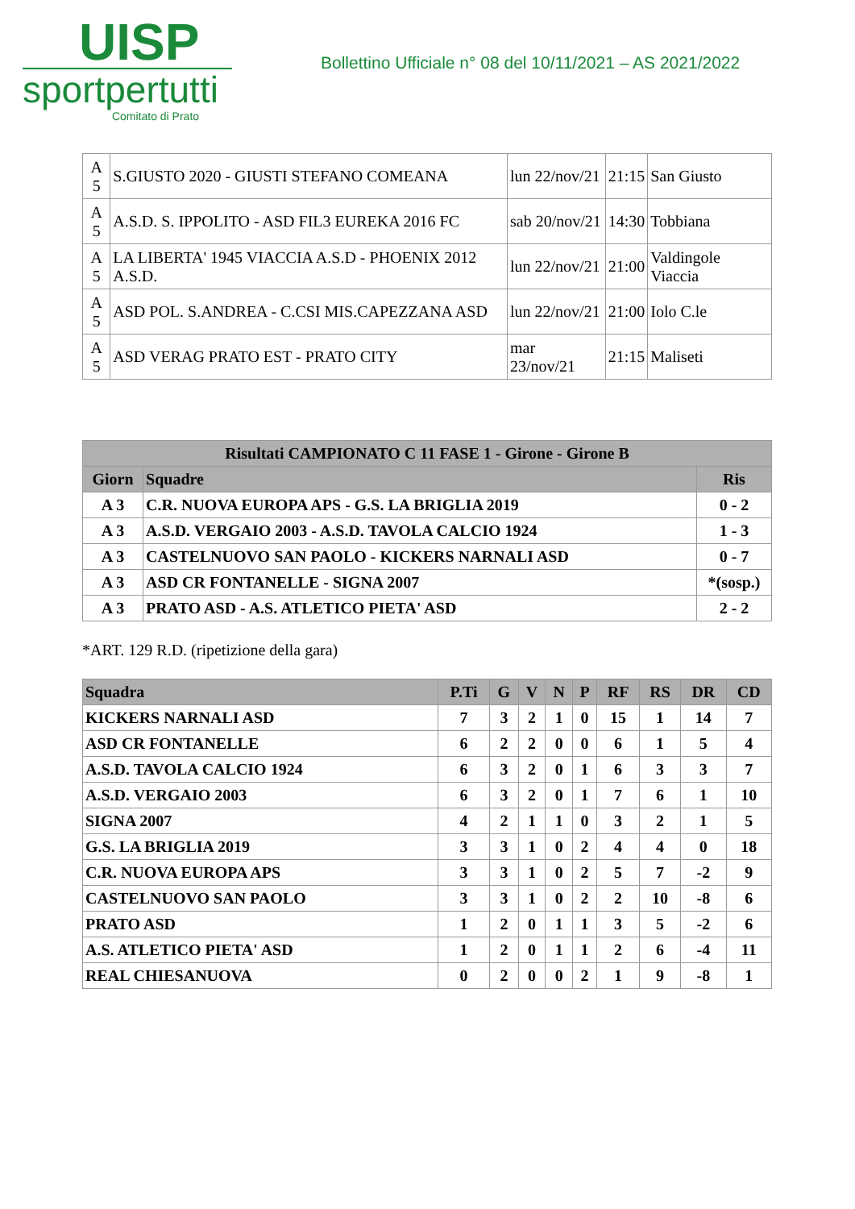UISP
sportpertutti
Comitato di Prato
Bollettino Ufficiale n° 08 del 10/11/2021 – AS 2021/2022
| A 5 | S.GIUSTO 2020 - GIUSTI STEFANO COMEANA | lun 22/nov/21 | 21:15 | San Giusto |
| A 5 | A.S.D. S. IPPOLITO - ASD FIL3 EUREKA 2016 FC | sab 20/nov/21 | 14:30 | Tobbiana |
| A 5 | LA LIBERTA' 1945 VIACCIA A.S.D - PHOENIX 2012 A.S.D. | lun 22/nov/21 | 21:00 | Valdingole Viaccia |
| A 5 | ASD POL. S.ANDREA - C.CSI MIS.CAPEZZANA ASD | lun 22/nov/21 | 21:00 | Iolo C.le |
| A 5 | ASD VERAG PRATO EST - PRATO CITY | mar 23/nov/21 | 21:15 | Maliseti |
| Risultati CAMPIONATO C 11 FASE 1 - Girone - Girone B | | |
| --- | --- | --- |
| Giorn | Squadre | Ris |
| A 3 | C.R. NUOVA EUROPA APS - G.S. LA BRIGLIA 2019 | 0 - 2 |
| A 3 | A.S.D. VERGAIO 2003 - A.S.D. TAVOLA CALCIO 1924 | 1 - 3 |
| A 3 | CASTELNUOVO SAN PAOLO - KICKERS NARNALI ASD | 0 - 7 |
| A 3 | ASD CR FONTANELLE - SIGNA 2007 | *(sosp.) |
| A 3 | PRATO ASD - A.S. ATLETICO PIETA' ASD | 2 - 2 |
*ART. 129 R.D. (ripetizione della gara)
| Squadra | P.Ti | G | V | N | P | RF | RS | DR | CD |
| --- | --- | --- | --- | --- | --- | --- | --- | --- | --- |
| KICKERS NARNALI ASD | 7 | 3 | 2 | 1 | 0 | 15 | 1 | 14 | 7 |
| ASD CR FONTANELLE | 6 | 2 | 2 | 0 | 0 | 6 | 1 | 5 | 4 |
| A.S.D. TAVOLA CALCIO 1924 | 6 | 3 | 2 | 0 | 1 | 6 | 3 | 3 | 7 |
| A.S.D. VERGAIO 2003 | 6 | 3 | 2 | 0 | 1 | 7 | 6 | 1 | 10 |
| SIGNA 2007 | 4 | 2 | 1 | 1 | 0 | 3 | 2 | 1 | 5 |
| G.S. LA BRIGLIA 2019 | 3 | 3 | 1 | 0 | 2 | 4 | 4 | 0 | 18 |
| C.R. NUOVA EUROPA APS | 3 | 3 | 1 | 0 | 2 | 5 | 7 | -2 | 9 |
| CASTELNUOVO SAN PAOLO | 3 | 3 | 1 | 0 | 2 | 2 | 10 | -8 | 6 |
| PRATO ASD | 1 | 2 | 0 | 1 | 1 | 3 | 5 | -2 | 6 |
| A.S. ATLETICO PIETA' ASD | 1 | 2 | 0 | 1 | 1 | 2 | 6 | -4 | 11 |
| REAL CHIESANUOVA | 0 | 2 | 0 | 0 | 2 | 1 | 9 | -8 | 1 |